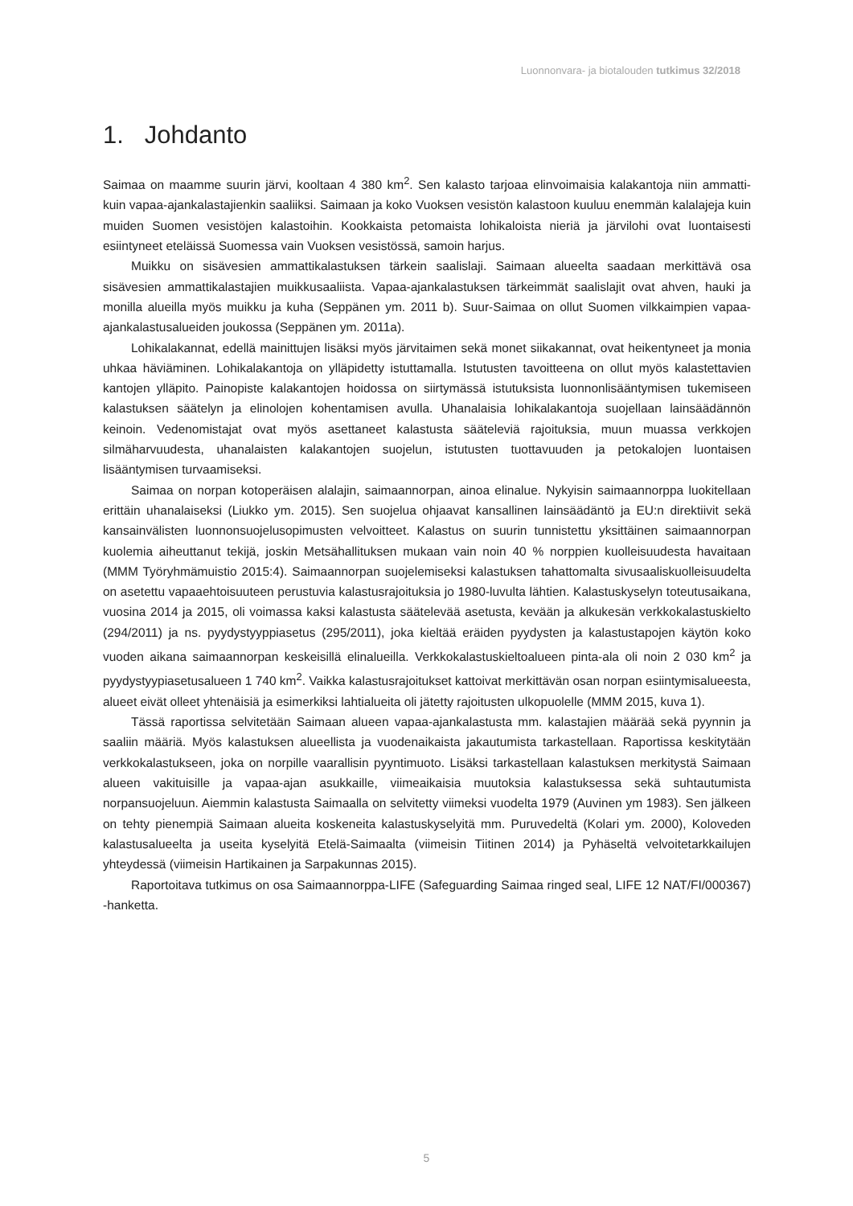Luonnonvara- ja biotalouden tutkimus 32/2018
1. Johdanto
Saimaa on maamme suurin järvi, kooltaan 4 380 km<sup>2</sup>. Sen kalasto tarjoaa elinvoimaisia kalakantoja niin ammatti- kuin vapaa-ajankalastajienkin saaliiksi. Saimaan ja koko Vuoksen vesistön kalastoon kuuluu enemmän kalalajeja kuin muiden Suomen vesistöjen kalastoihin. Kookkaista petomaista lohikaloista nieriä ja järvilohi ovat luontaisesti esiintyneet eteläissä Suomessa vain Vuoksen vesistössä, samoin harjus.
Muikku on sisävesien ammattikalastuksen tärkein saalislaji. Saimaan alueelta saadaan merkittävä osa sisävesien ammattikalastajien muikkusaaliista. Vapaa-ajankalastuksen tärkeimmät saalislajit ovat ahven, hauki ja monilla alueilla myös muikku ja kuha (Seppänen ym. 2011 b). Suur-Saimaa on ollut Suomen vilkkaimpien vapaa-ajankalastusalueiden joukossa (Seppänen ym. 2011a).
Lohikalakannat, edellä mainittujen lisäksi myös järvitaimen sekä monet siikakannat, ovat heikentyneet ja monia uhkaa häviäminen. Lohikalakantoja on ylläpidetty istuttamalla. Istutusten tavoitteena on ollut myös kalastettavien kantojen ylläpito. Painopiste kalakantojen hoidossa on siirtymässä istutuksista luonnonlisääntymisen tukemiseen kalastuksen säätelyn ja elinolojen kohentamisen avulla. Uhanalaisia lohikalakantoja suojellaan lainsäädännön keinoin. Vedenomistajat ovat myös asettaneet kalastusta sääteleviä rajoituksia, muun muassa verkkojen silmäharvuudesta, uhanalaisten kalakantojen suojelun, istutusten tuottavuuden ja petokalojen luontaisen lisääntymisen turvaamiseksi.
Saimaa on norpan kotoperäisen alalajin, saimaannorpan, ainoa elinalue. Nykyisin saimaannorppa luokitellaan erittäin uhanalaiseksi (Liukko ym. 2015). Sen suojelua ohjaavat kansallinen lainsäädäntö ja EU:n direktiivit sekä kansainvälisten luonnonsuojelusopimusten velvoitteet. Kalastus on suurin tunnistettu yksittäinen saimaannorpan kuolemia aiheuttanut tekijä, joskin Metsähallituksen mukaan vain noin 40 % norppien kuolleisuudesta havaitaan (MMM Työryhmämuistio 2015:4). Saimaannorpan suojelemiseksi kalastuksen tahattomalta sivusaaliskuolleisuudelta on asetettu vapaaehtoisuuteen perustuvia kalastusrajoituksia jo 1980-luvulta lähtien. Kalastuskyselyn toteutusaikana, vuosina 2014 ja 2015, oli voimassa kaksi kalastusta säätelevää asetusta, kevään ja alkukesän verkkokalastuskielto (294/2011) ja ns. pyydystyyppiasetus (295/2011), joka kieltää eräiden pyydysten ja kalastustapojen käytön koko vuoden aikana saimaannorpan keskeisillä elinalueilla. Verkkokalastuskieltoalueen pinta-ala oli noin 2 030 km<sup>2</sup> ja pyydystyypiasetusalueen 1 740 km<sup>2</sup>. Vaikka kalastusrajoitukset kattoivat merkittävän osan norpan esiintymisalueesta, alueet eivät olleet yhtenäisiä ja esimerkiksi lahtialueita oli jätetty rajoitusten ulkopuolelle (MMM 2015, kuva 1).
Tässä raportissa selvitetään Saimaan alueen vapaa-ajankalastusta mm. kalastajien määrää sekä pyynnin ja saaliin määriä. Myös kalastuksen alueellista ja vuodenaikaista jakautumista tarkastellaan. Raportissa keskitytään verkkokalastukseen, joka on norpille vaarallisin pyyntimuoto. Lisäksi tarkastellaan kalastuksen merkitystä Saimaan alueen vakituisille ja vapaa-ajan asukkaille, viimeaikaisia muutoksia kalastuksessa sekä suhtautumista norpansuojeluun. Aiemmin kalastusta Saimaalla on selvitetty viimeksi vuodelta 1979 (Auvinen ym 1983). Sen jälkeen on tehty pienempiä Saimaan alueita koskeneita kalastuskyselyitä mm. Puruvedeltä (Kolari ym. 2000), Koloveden kalastusalueelta ja useita kyselyitä Etelä-Saimaalta (viimeisin Tiitinen 2014) ja Pyhäseltä velvoitetarkkailujen yhteydessä (viimeisin Hartikainen ja Sarpakunnas 2015).
Raportoitava tutkimus on osa Saimaannorppa-LIFE (Safeguarding Saimaa ringed seal, LIFE 12 NAT/FI/000367) -hanketta.
5